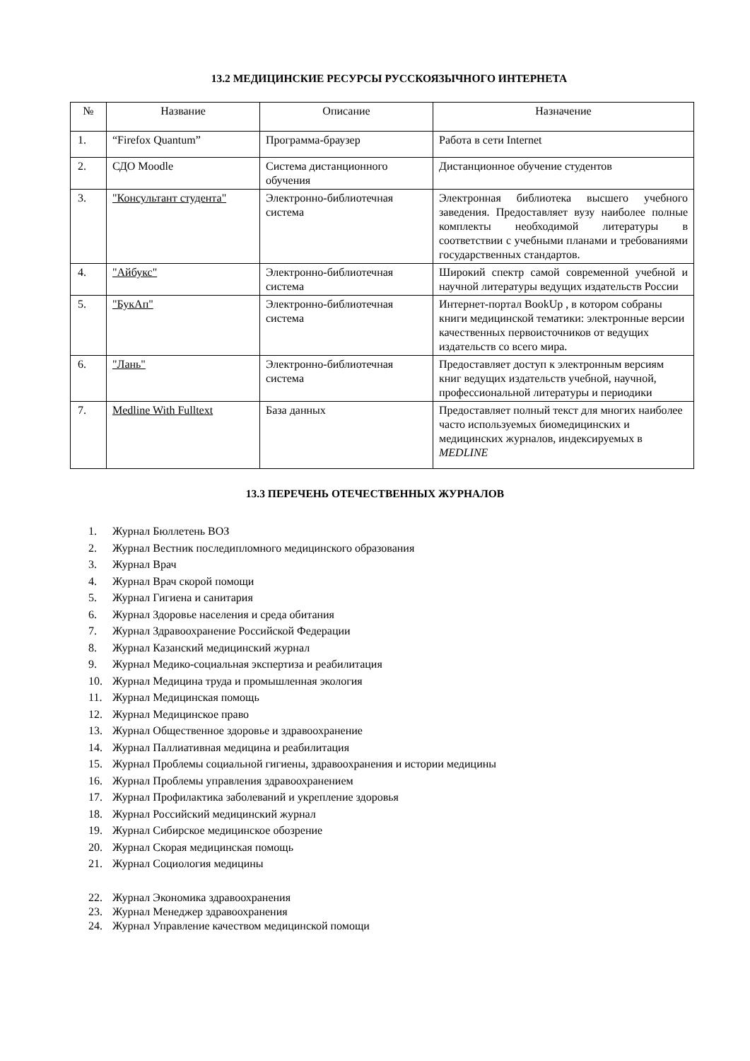13.2 МЕДИЦИНСКИЕ РЕСУРСЫ РУССКОЯЗЫЧНОГО ИНТЕРНЕТА
| № | Название | Описание | Назначение |
| --- | --- | --- | --- |
| 1. | “Firefox Quantum” | Программа-браузер | Работа в сети Internet |
| 2. | СДО Moodle | Система дистанционного обучения | Дистанционное обучение студентов |
| 3. | "Консультант студента" | Электронно-библиотечная система | Электронная библиотека высшего учебного заведения. Предоставляет вузу наиболее полные комплекты необходимой литературы в соответствии с учебными планами и требованиями государственных стандартов. |
| 4. | "Айбукс" | Электронно-библиотечная система | Широкий спектр самой современной учебной и научной литературы ведущих издательств России |
| 5. | "БукАп" | Электронно-библиотечная система | Интернет-портал BookUp , в котором собраны книги медицинской тематики: электронные версии качественных первоисточников от ведущих издательств со всего мира. |
| 6. | "Лань" | Электронно-библиотечная система | Предоставляет доступ к электронным версиям книг ведущих издательств учебной, научной, профессиональной литературы и периодики |
| 7. | Medline With Fulltext | База данных | Предоставляет полный текст для многих наиболее часто используемых биомедицинских и медицинских журналов, индексируемых в MEDLINE |
13.3 ПЕРЕЧЕНЬ ОТЕЧЕСТВЕННЫХ ЖУРНАЛОВ
1. Журнал Бюллетень ВОЗ
2. Журнал Вестник последипломного медицинского образования
3. Журнал Врач
4. Журнал Врач скорой помощи
5. Журнал Гигиена и санитария
6. Журнал Здоровье населения и среда обитания
7. Журнал Здравоохранение Российской Федерации
8. Журнал Казанский медицинский журнал
9. Журнал Медико-социальная экспертиза и реабилитация
10. Журнал Медицина труда и промышленная экология
11. Журнал Медицинская помощь
12. Журнал Медицинское право
13. Журнал Общественное здоровье и здравоохранение
14. Журнал Паллиативная медицина и реабилитация
15. Журнал Проблемы социальной гигиены, здравоохранения и истории медицины
16. Журнал Проблемы управления здравоохранением
17. Журнал Профилактика заболеваний и укрепление здоровья
18. Журнал Российский медицинский журнал
19. Журнал Сибирское медицинское обозрение
20. Журнал Скорая медицинская помощь
21. Журнал Социология медицины
22. Журнал Экономика здравоохранения
23. Журнал Менеджер здравоохранения
24. Журнал Управление качеством медицинской помощи